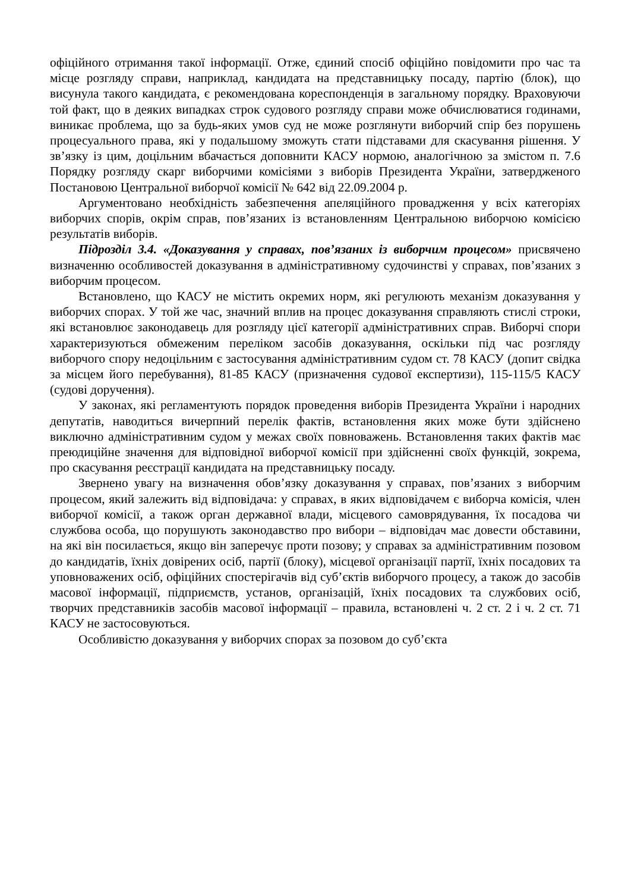офіційного отримання такої інформації. Отже, єдиний спосіб офіційно повідомити про час та місце розгляду справи, наприклад, кандидата на представницьку посаду, партію (блок), що висунула такого кандидата, є рекомендована кореспонденція в загальному порядку. Враховуючи той факт, що в деяких випадках строк судового розгляду справи може обчислюватися годинами, виникає проблема, що за будь-яких умов суд не може розглянути виборчий спір без порушень процесуального права, які у подальшому зможуть стати підставами для скасування рішення. У зв’язку із цим, доцільним вбачається доповнити КАСУ нормою, аналогічною за змістом п. 7.6 Порядку розгляду скарг виборчими комісіями з виборів Президента України, затвердженого Постановою Центральної виборчої комісії № 642 від 22.09.2004 р.
Аргументовано необхідність забезпечення апеляційного провадження у всіх категоріях виборчих спорів, окрім справ, пов’язаних із встановленням Центральною виборчою комісією результатів виборів.
Підрозділ 3.4. «Доказування у справах, пов’язаних із виборчим процесом» присвячено визначенню особливостей доказування в адміністративному судочинстві у справах, пов’язаних з виборчим процесом.
Встановлено, що КАСУ не містить окремих норм, які регулюють механізм доказування у виборчих спорах. У той же час, значний вплив на процес доказування справляють стислі строки, які встановлює законодавець для розгляду цієї категорії адміністративних справ. Виборчі спори характеризуються обмеженим переліком засобів доказування, оскільки під час розгляду виборчого спору недоцільним є застосування адміністративним судом ст. 78 КАСУ (допит свідка за місцем його перебування), 81-85 КАСУ (призначення судової експертизи), 115-115/5 КАСУ (судові доручення).
У законах, які регламентують порядок проведення виборів Президента України і народних депутатів, наводиться вичерпний перелік фактів, встановлення яких може бути здійснено виключно адміністративним судом у межах своїх повноважень. Встановлення таких фактів має преюдиційне значення для відповідної виборчої комісії при здійсненні своїх функцій, зокрема, про скасування реєстрації кандидата на представницьку посаду.
Звернено увагу на визначення обов’язку доказування у справах, пов’язаних з виборчим процесом, який залежить від відповідача: у справах, в яких відповідачем є виборча комісія, член виборчої комісії, а також орган державної влади, місцевого самоврядування, їх посадова чи службова особа, що порушують законодавство про вибори – відповідач має довести обставини, на які він посилається, якщо він заперечує проти позову; у справах за адміністративним позовом до кандидатів, їхніх довірених осіб, партії (блоку), місцевої організації партії, їхніх посадових та уповноважених осіб, офіційних спостерігачів від суб’єктів виборчого процесу, а також до засобів масової інформації, підприємств, установ, організацій, їхніх посадових та службових осіб, творчих представників засобів масової інформації – правила, встановлені ч. 2 ст. 2 і ч. 2 ст. 71 КАСУ не застосовуються.
Особливістю доказування у виборчих спорах за позовом до суб’єкта